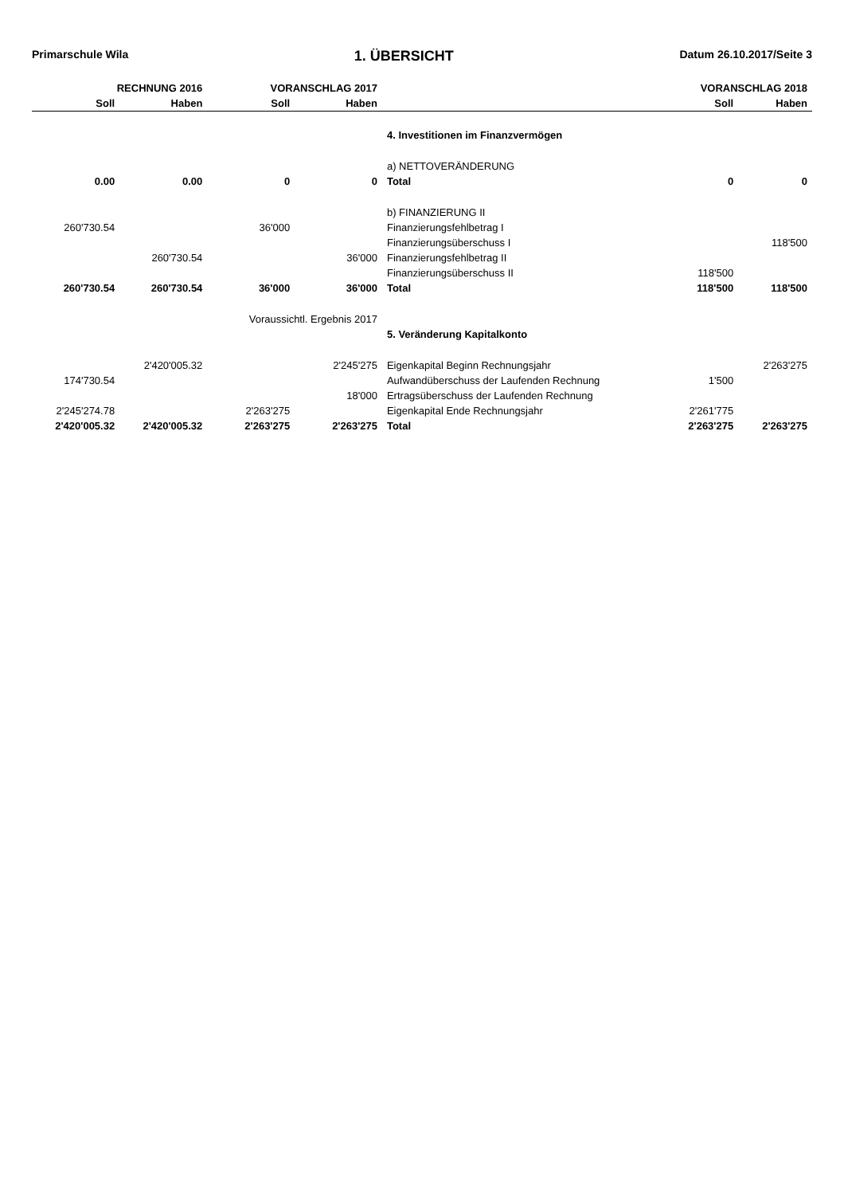Primarschule Wila 1. ÜBERSICHT Datum 26.10.2017/Seite 3
| RECHNUNG 2016 | | VORANSCHLAG 2017 | | | VORANSCHLAG 2018 | |
| --- | --- | --- | --- | --- | --- | --- |
| Soll | Haben | Soll | Haben | | Soll | Haben |
| | | | | 4. Investitionen im Finanzvermögen | | |
| | | | | a) NETTOVERÄNDERUNG | | |
| 0.00 | 0.00 | 0 | 0 | Total | 0 | 0 |
| | | | | b) FINANZIERUNG II | | |
| 260'730.54 | | 36'000 | | Finanzierungsfehlbetrag I | | |
| | | | | Finanzierungsüberschuss I | | 118'500 |
| | 260'730.54 | | 36'000 | Finanzierungsfehlbetrag II | | |
| | | | | Finanzierungsüberschuss II | 118'500 | |
| 260'730.54 | 260'730.54 | 36'000 | 36'000 | Total | 118'500 | 118'500 |
| | | Voraussichtl. Ergebnis 2017 | | | | |
| | | | | 5. Veränderung Kapitalkonto | | |
| | 2'420'005.32 | | 2'245'275 | Eigenkapital Beginn Rechnungsjahr | | 2'263'275 |
| 174'730.54 | | | | Aufwandüberschuss der Laufenden Rechnung | 1'500 | |
| | | | 18'000 | Ertragsüberschuss der Laufenden Rechnung | | |
| 2'245'274.78 | | 2'263'275 | | Eigenkapital Ende Rechnungsjahr | 2'261'775 | |
| 2'420'005.32 | 2'420'005.32 | 2'263'275 | 2'263'275 | Total | 2'263'275 | 2'263'275 |